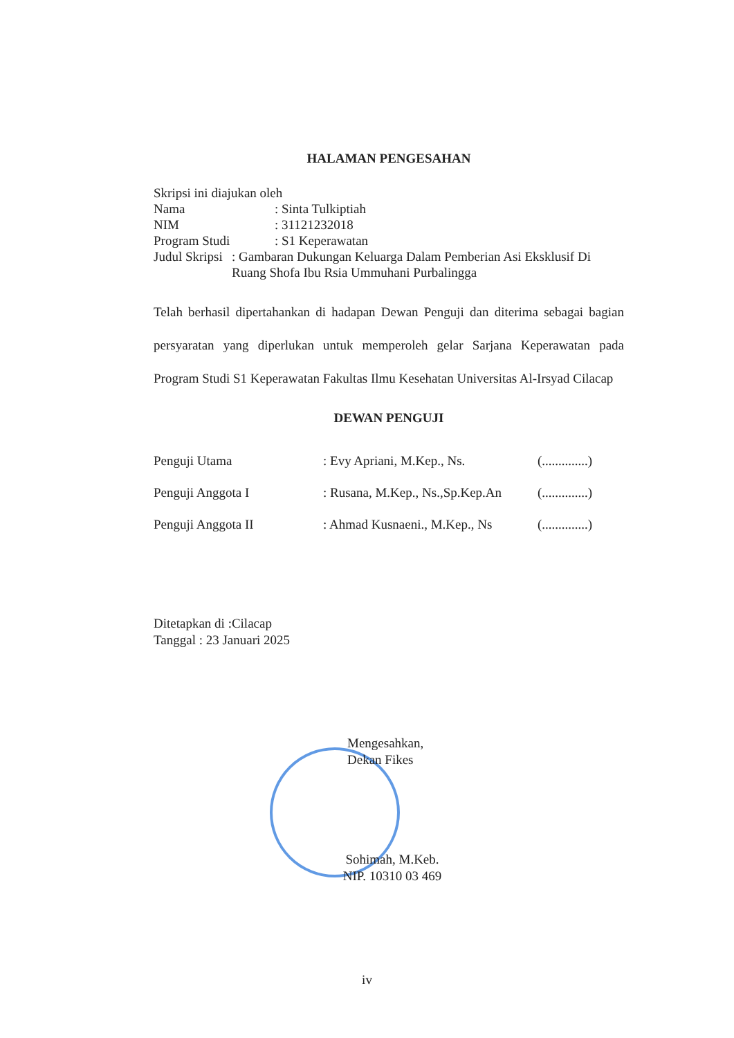HALAMAN PENGESAHAN
Skripsi ini diajukan oleh
Nama: Sinta Tulkiptiah
NIM: 31121232018
Program Studi: S1 Keperawatan
Judul Skripsi: Gambaran Dukungan Keluarga Dalam Pemberian Asi Eksklusif Di Ruang Shofa Ibu Rsia Ummuhani Purbalingga
Telah berhasil dipertahankan di hadapan Dewan Penguji dan diterima sebagai bagian persyaratan yang diperlukan untuk memperoleh gelar Sarjana Keperawatan pada Program Studi S1 Keperawatan Fakultas Ilmu Kesehatan Universitas Al-Irsyad Cilacap
DEWAN PENGUJI
Penguji Utama: Evy Apriani, M.Kep., Ns. (..............)
Penguji Anggota I: Rusana, M.Kep., Ns.,Sp.Kep.An (..............)
Penguji Anggota II: Ahmad Kusnaeni., M.Kep., Ns (..............)
Ditetapkan di :Cilacap
Tanggal : 23 Januari 2025
Mengesahkan,
Dekan Fikes
Sohimah, M.Keb.
NIP. 10310 03 469
iv